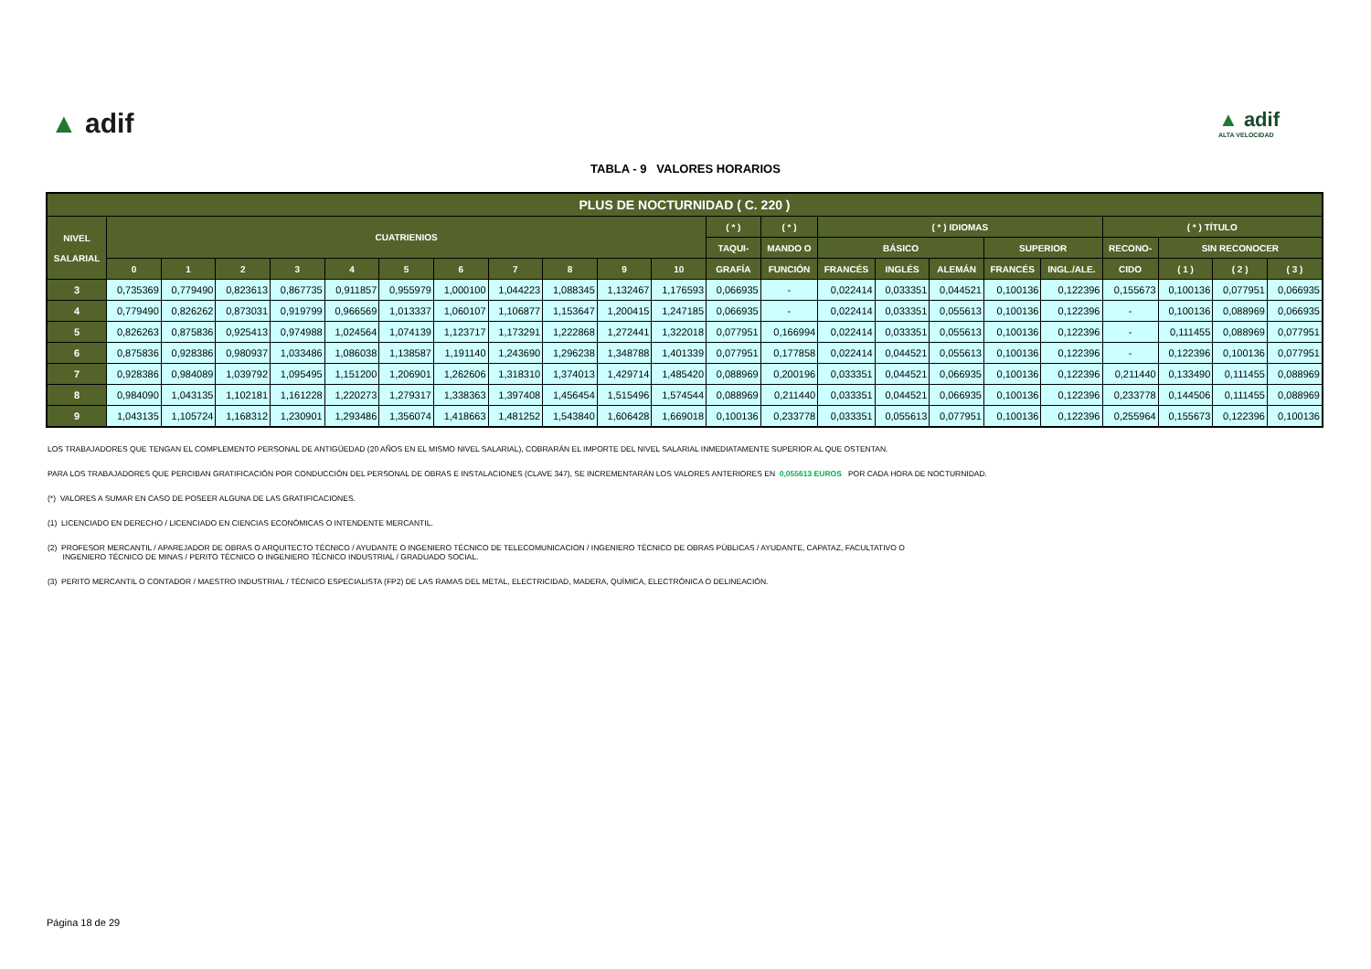▲ adif
▲ adif
ALTA VELOCIDAD
TABLA - 9 VALORES HORARIOS
| PLUS DE NOCTURNIDAD ( C. 220 ) | | | | | | | | | | | | | | | | | | | | | | |
| --- | --- | --- | --- | --- | --- | --- | --- | --- | --- | --- | --- | --- | --- | --- | --- | --- | --- | --- | --- | --- | --- | --- |
| NIVEL SALARIAL | CUATRIENIOS | | | | | | | | | | | ( * ) | ( * ) | ( * ) IDIOMAS | | | | | ( * ) TÍTULO | | | |
| | | | | | | | | | | | | TAQUI- | MANDO O | BÁSICO | | | SUPERIOR | | RECONO- | SIN RECONOCER | | |
| | 0 | 1 | 2 | 3 | 4 | 5 | 6 | 7 | 8 | 9 | 10 | GRAFÍA | FUNCIÓN | FRANCÉS | INGLÉS | ALEMÁN | FRANCÉS | INGL./ALE. | CIDO | ( 1 ) | ( 2 ) | ( 3 ) |
| 3 | 0,735369 | 0,779490 | 0,823613 | 0,867735 | 0,911857 | 0,955979 | 1,000100 | 1,044223 | 1,088345 | 1,132467 | 1,176593 | 0,066935 | - | 0,022414 | 0,033351 | 0,044521 | 0,100136 | 0,122396 | 0,155673 | 0,100136 | 0,077951 | 0,066935 |
| 4 | 0,779490 | 0,826262 | 0,873031 | 0,919799 | 0,966569 | 1,013337 | 1,060107 | 1,106877 | 1,153647 | 1,200415 | 1,247185 | 0,066935 | - | 0,022414 | 0,033351 | 0,055613 | 0,100136 | 0,122396 | - | 0,100136 | 0,088969 | 0,066935 |
| 5 | 0,826263 | 0,875836 | 0,925413 | 0,974988 | 1,024564 | 1,074139 | 1,123717 | 1,173291 | 1,222868 | 1,272441 | 1,322018 | 0,077951 | 0,166994 | 0,022414 | 0,033351 | 0,055613 | 0,100136 | 0,122396 | - | 0,111455 | 0,088969 | 0,077951 |
| 6 | 0,875836 | 0,928386 | 0,980937 | 1,033486 | 1,086038 | 1,138587 | 1,191140 | 1,243690 | 1,296238 | 1,348788 | 1,401339 | 0,077951 | 0,177858 | 0,022414 | 0,044521 | 0,055613 | 0,100136 | 0,122396 | - | 0,122396 | 0,100136 | 0,077951 |
| 7 | 0,928386 | 0,984089 | 1,039792 | 1,095495 | 1,151200 | 1,206901 | 1,262606 | 1,318310 | 1,374013 | 1,429714 | 1,485420 | 0,088969 | 0,200196 | 0,033351 | 0,044521 | 0,066935 | 0,100136 | 0,122396 | 0,211440 | 0,133490 | 0,111455 | 0,088969 |
| 8 | 0,984090 | 1,043135 | 1,102181 | 1,161228 | 1,220273 | 1,279317 | 1,338363 | 1,397408 | 1,456454 | 1,515496 | 1,574544 | 0,088969 | 0,211440 | 0,033351 | 0,044521 | 0,066935 | 0,100136 | 0,122396 | 0,233778 | 0,144506 | 0,111455 | 0,088969 |
| 9 | 1,043135 | 1,105724 | 1,168312 | 1,230901 | 1,293486 | 1,356074 | 1,418663 | 1,481252 | 1,543840 | 1,606428 | 1,669018 | 0,100136 | 0,233778 | 0,033351 | 0,055613 | 0,077951 | 0,100136 | 0,122396 | 0,255964 | 0,155673 | 0,122396 | 0,100136 |
LOS TRABAJADORES QUE TENGAN EL COMPLEMENTO PERSONAL DE ANTIGÜEDAD (20 AÑOS EN EL MISMO NIVEL SALARIAL), COBRARÁN EL IMPORTE DEL NIVEL SALARIAL INMEDIATAMENTE SUPERIOR AL QUE OSTENTAN.
PARA LOS TRABAJADORES QUE PERCIBAN GRATIFICACIÓN POR CONDUCCIÓN DEL PERSONAL DE OBRAS E INSTALACIONES (CLAVE 347), SE INCREMENTARÁN LOS VALORES ANTERIORES EN 0,055613 EUROS POR CADA HORA DE NOCTURNIDAD.
(*) VALORES A SUMAR EN CASO DE POSEER ALGUNA DE LAS GRATIFICACIONES.
(1) LICENCIADO EN DERECHO / LICENCIADO EN CIENCIAS ECONÓMICAS O INTENDENTE MERCANTIL.
(2) PROFESOR MERCANTIL / APAREJADOR DE OBRAS O ARQUITECTO TÉCNICO / AYUDANTE O INGENIERO TÉCNICO DE TELECOMUNICACION / INGENIERO TÉCNICO DE OBRAS PÚBLICAS / AYUDANTE, CAPATAZ, FACULTATIVO O
INGENIERO TÉCNICO DE MINAS / PERITO TÉCNICO O INGENIERO TÉCNICO INDUSTRIAL / GRADUADO SOCIAL.
(3) PERITO MERCANTIL O CONTADOR / MAESTRO INDUSTRIAL / TÉCNICO ESPECIALISTA (FP2) DE LAS RAMAS DEL METAL, ELECTRICIDAD, MADERA, QUÍMICA, ELECTRÓNICA O DELINEACIÓN.
Página 18 de 29